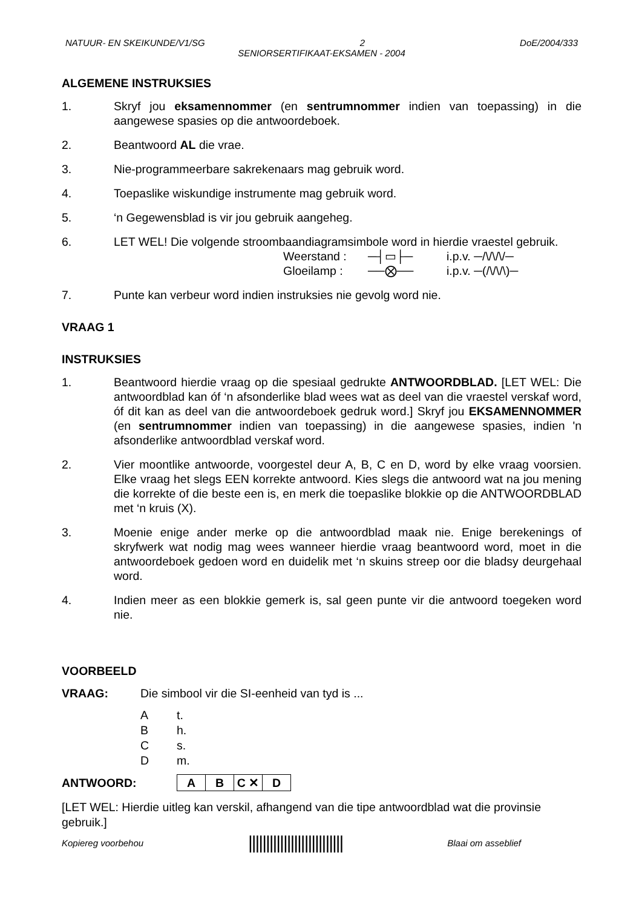NATUUR- EN SKEIKUNDE/V1/SG 2 DoE/2004/333
SENIORSERTIFIKAAT-EKSAMEN - 2004
ALGEMENE INSTRUKSIES
1. Skryf jou eksamennommer (en sentrumnommer indien van toepassing) in die aangewese spasies op die antwoordeboek.
2. Beantwoord AL die vrae.
3. Nie-programmeerbare sakrekenaars mag gebruik word.
4. Toepaslike wiskundige instrumente mag gebruik word.
5. ‘n Gegewensblad is vir jou gebruik aangeheg.
6. LET WEL! Die volgende stroombaandiagramsimbole word in hierdie vraestel gebruik.
Weerstand : ─┤▭├─ i.p.v. ─/\/\/\/─ Gloeilamp : ──⨂── i.p.v. ─(/\/\/\)─
7. Punte kan verbeur word indien instruksies nie gevolg word nie.
VRAAG 1
INSTRUKSIES
1. Beantwoord hierdie vraag op die spesiaal gedrukte ANTWOORDBLAD. [LET WEL: Die antwoordblad kan óf ‘n afsonderlike blad wees wat as deel van die vraestel verskaf word, óf dit kan as deel van die antwoordeboek gedruk word.] Skryf jou EKSAMENNOMMER (en sentrumnommer indien van toepassing) in die aangewese spasies, indien 'n afsonderlike antwoordblad verskaf word.
2. Vier moontlike antwoorde, voorgestel deur A, B, C en D, word by elke vraag voorsien. Elke vraag het slegs EEN korrekte antwoord. Kies slegs die antwoord wat na jou mening die korrekte of die beste een is, en merk die toepaslike blokkie op die ANTWOORDBLAD met ‘n kruis (X).
3. Moenie enige ander merke op die antwoordblad maak nie. Enige berekenings of skryfwerk wat nodig mag wees wanneer hierdie vraag beantwoord word, moet in die antwoordeboek gedoen word en duidelik met ‘n skuins streep oor die bladsy deurgehaal word.
4. Indien meer as een blokkie gemerk is, sal geen punte vir die antwoord toegeken word nie.
VOORBEELD
VRAAG: Die simbool vir die SI-eenheid van tyd is ...
At.
Bh.
Cs.
Dm.
ANTWOORD:
| A | B | C ✕ | D |
[LET WEL: Hierdie uitleg kan verskil, afhangend van die tipe antwoordblad wat die provinsie gebruik.]
Kopiereg voorbehou ||||||||||||||||||||||||||| Blaai om asseblief